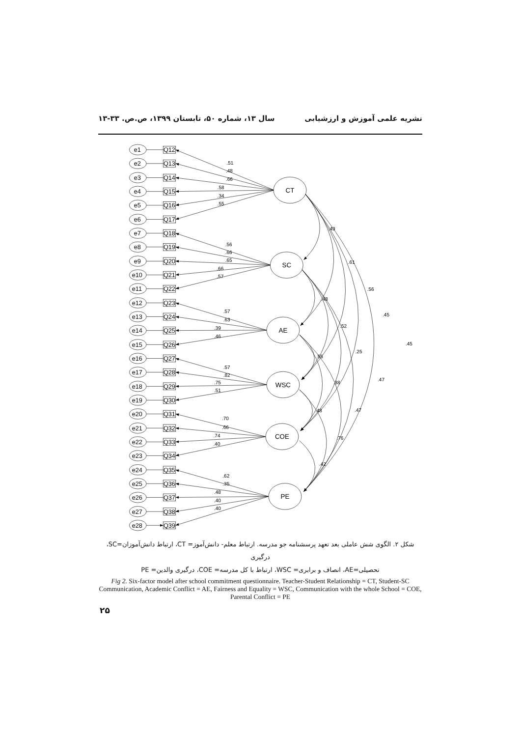نشریه علمی آموزش و ارزشیابی سال ۱۳، شماره ۵۰، تابستان ۱۳۹۹، ص.ص. ۳۳-۱۳
e1
Q12
e2
Q13
e3
Q14
e4
Q15
e5
Q16
e6
Q17
e7
Q18
e8
Q19
e9
Q20
e10
Q21
e11
Q22
e12
Q23
e13
Q24
e14
Q25
e15
Q26
e16
Q27
e17
Q28
e18
Q29
e19
Q30
e20
Q31
e21
Q32
e22
Q33
e23
Q34
e24
Q35
e25
Q36
e26
Q37
e27
Q38
e28
Q39
CT
SC
AE
WSC
COE
PE
.51
.48
.66
.58
.34
.55
.56
.66
.65
.66
.57
.57
.63
.39
.46
.57
.82
.75
.51
.70
.66
.74
.40
.62
.35
.48
.40
.40
.49
.61
.56
.45
.45
.48
.52
.25
.47
.55
.38
.47
.48
.76
.42
شکل ۲. الگوی شش عاملی بعد تعهد پرسشنامه جو مدرسه. ارتباط معلم- دانش‌آموز= CT، ارتباط دانش‌آموزان=SC، درگیری
تحصیلی=AE، انصاف و برابری= WSC، ارتباط با کل مدرسه= COE، درگیری والدین= PE
Fig 2. Six-factor model after school commitment questionnaire. Teacher-Student Relationship = CT, Student-SC Communication, Academic Conflict = AE, Fairness and Equality = WSC, Communication with the whole School = COE, Parental Conflict = PE
۲۵